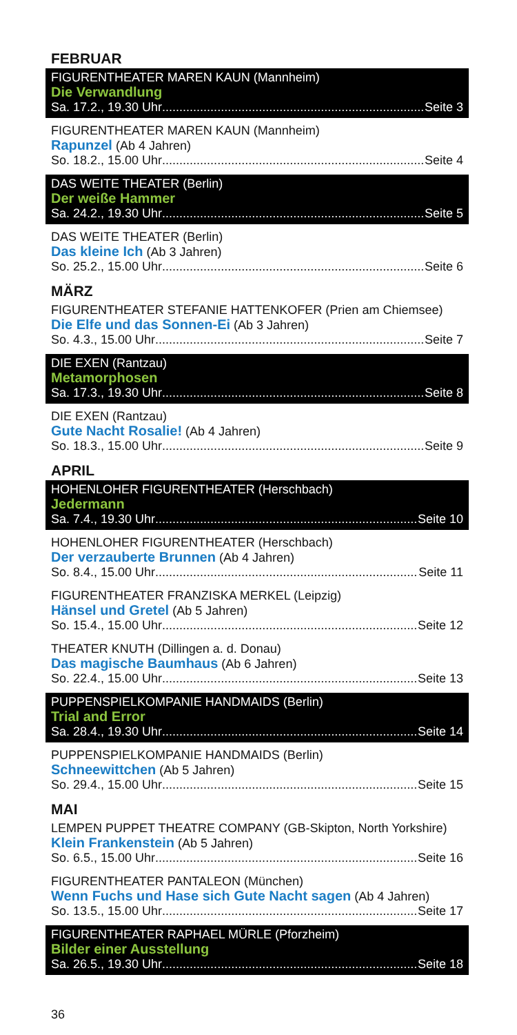FEBRUAR
FIGURENTHEATER MAREN KAUN (Mannheim)
Die Verwandlung
Sa. 17.2., 19.30 Uhr Seite 3
FIGURENTHEATER MAREN KAUN (Mannheim)
Rapunzel (Ab 4 Jahren)
So. 18.2., 15.00 Uhr Seite 4
DAS WEITE THEATER (Berlin)
Der weiße Hammer
Sa. 24.2., 19.30 Uhr Seite 5
DAS WEITE THEATER (Berlin)
Das kleine Ich (Ab 3 Jahren)
So. 25.2., 15.00 Uhr Seite 6
MÄRZ
FIGURENTHEATER STEFANIE HATTENKOFER (Prien am Chiemsee)
Die Elfe und das Sonnen-Ei (Ab 3 Jahren)
So. 4.3., 15.00 Uhr Seite 7
DIE EXEN (Rantzau)
Metamorphosen
Sa. 17.3., 19.30 Uhr Seite 8
DIE EXEN (Rantzau)
Gute Nacht Rosalie! (Ab 4 Jahren)
So. 18.3., 15.00 Uhr Seite 9
APRIL
HOHENLOHER FIGURENTHEATER (Herschbach)
Jedermann
Sa. 7.4., 19.30 Uhr Seite 10
HOHENLOHER FIGURENTHEATER (Herschbach)
Der verzauberte Brunnen (Ab 4 Jahren)
So. 8.4., 15.00 Uhr Seite 11
FIGURENTHEATER FRANZISKA MERKEL (Leipzig)
Hänsel und Gretel (Ab 5 Jahren)
So. 15.4., 15.00 Uhr Seite 12
THEATER KNUTH (Dillingen a. d. Donau)
Das magische Baumhaus (Ab 6 Jahren)
So. 22.4., 15.00 Uhr Seite 13
PUPPENSPIELKOMPANIE HANDMAIDS (Berlin)
Trial and Error
Sa. 28.4., 19.30 Uhr Seite 14
PUPPENSPIELKOMPANIE HANDMAIDS (Berlin)
Schneewittchen (Ab 5 Jahren)
So. 29.4., 15.00 Uhr Seite 15
MAI
LEMPEN PUPPET THEATRE COMPANY (GB-Skipton, North Yorkshire)
Klein Frankenstein (Ab 5 Jahren)
So. 6.5., 15.00 Uhr Seite 16
FIGURENTHEATER PANTALEON (München)
Wenn Fuchs und Hase sich Gute Nacht sagen (Ab 4 Jahren)
So. 13.5., 15.00 Uhr Seite 17
FIGURENTHEATER RAPHAEL MÜRLE (Pforzheim)
Bilder einer Ausstellung
Sa. 26.5., 19.30 Uhr Seite 18
36